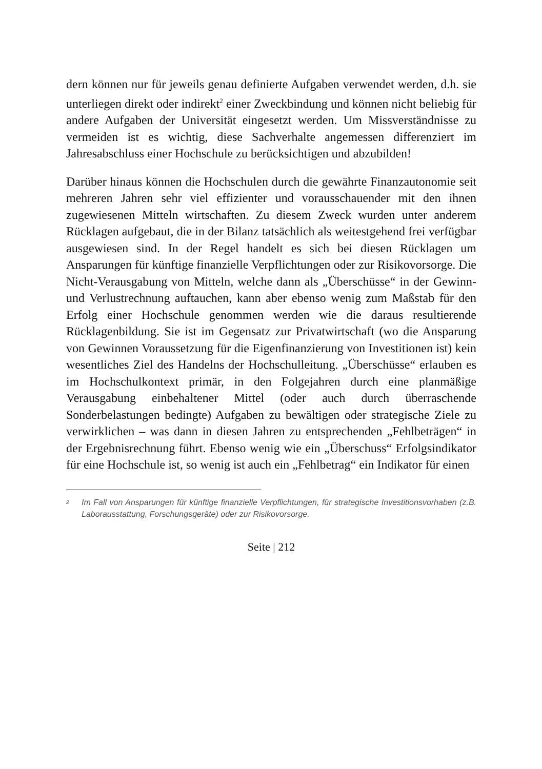dern können nur für jeweils genau definierte Aufgaben verwendet werden, d.h. sie unterliegen direkt oder indirekt<sup>2</sup> einer Zweckbindung und können nicht beliebig für andere Aufgaben der Universität eingesetzt werden. Um Missverständnisse zu vermeiden ist es wichtig, diese Sachverhalte angemessen differenziert im Jahresabschluss einer Hochschule zu berücksichtigen und abzubilden!
Darüber hinaus können die Hochschulen durch die gewährte Finanzautonomie seit mehreren Jahren sehr viel effizienter und vorausschauender mit den ihnen zugewiesenen Mitteln wirtschaften. Zu diesem Zweck wurden unter anderem Rücklagen aufgebaut, die in der Bilanz tatsächlich als weitestgehend frei verfügbar ausgewiesen sind. In der Regel handelt es sich bei diesen Rücklagen um Ansparungen für künftige finanzielle Verpflichtungen oder zur Risikovorsorge. Die Nicht-Verausgabung von Mitteln, welche dann als „Überschüsse“ in der Gewinn- und Verlustrechnung auftauchen, kann aber ebenso wenig zum Maßstab für den Erfolg einer Hochschule genommen werden wie die daraus resultierende Rücklagenbildung. Sie ist im Gegensatz zur Privatwirtschaft (wo die Ansparung von Gewinnen Voraussetzung für die Eigenfinanzierung von Investitionen ist) kein wesentliches Ziel des Handelns der Hochschulleitung. „Überschüsse“ erlauben es im Hochschulkontext primär, in den Folgejahren durch eine planmäßige Verausgabung einbehaltener Mittel (oder auch durch überraschende Sonderbelastungen bedingte) Aufgaben zu bewältigen oder strategische Ziele zu verwirklichen – was dann in diesen Jahren zu entsprechenden „Fehlbeträgen“ in der Ergebnisrechnung führt. Ebenso wenig wie ein „Überschuss“ Erfolgsindikator für eine Hochschule ist, so wenig ist auch ein „Fehlbetrag“ ein Indikator für einen
<sup>2</sup> Im Fall von Ansparungen für künftige finanzielle Verpflichtungen, für strategische Investitionsvorhaben (z.B. Laborausstattung, Forschungsgeräte) oder zur Risikovorsorge.
Seite | 212